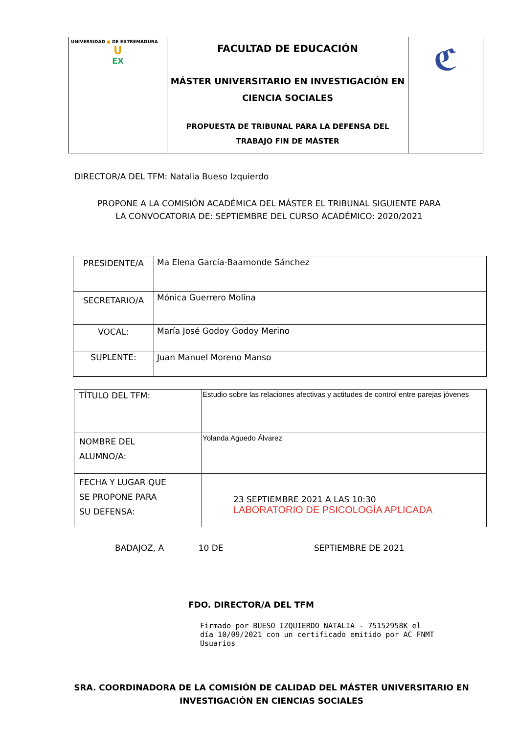| UNIVERSIDAD ● DE EXTREMADURA U EX | FACULTAD DE EDUCACIÓN MÁSTER UNIVERSITARIO EN INVESTIGACIÓN EN CIENCIA SOCIALES PROPUESTA DE TRIBUNAL PARA LA DEFENSA DEL TRABAJO FIN DE MÁSTER | ℭ |
DIRECTOR/A DEL TFM: Natalia Bueso Izquierdo
PROPONE A LA COMISIÓN ACADÉMICA DEL MÁSTER EL TRIBUNAL SIGUIENTE PARA
LA CONVOCATORIA DE: SEPTIEMBRE DEL CURSO ACADÉMICO: 2020/2021
| PRESIDENTE/A | Ma Elena García-Baamonde Sánchez |
| SECRETARIO/A | Mónica Guerrero Molina |
| VOCAL: | María José Godoy Godoy Merino |
| SUPLENTE: | Juan Manuel Moreno Manso |
| TÍTULO DEL TFM: | Estudio sobre las relaciones afectivas y actitudes de control entre parejas jóvenes |
| NOMBRE DEL ALUMNO/A: | Yolanda Aguedo Álvarez |
| FECHA Y LUGAR QUE SE PROPONE PARA SU DEFENSA: | 23 SEPTIEMBRE 2021 A LAS 10:30 LABORATORIO DE PSICOLOGÍA APLICADA |
BADAJOZ, A 10 DE SEPTIEMBRE DE 2021
FDO. DIRECTOR/A DEL TFM
Firmado por BUESO IZQUIERDO NATALIA - 75152958K el
día 10/09/2021 con un certificado emitido por AC FNMT
Usuarios
SRA. COORDINADORA DE LA COMISIÓN DE CALIDAD DEL MÁSTER UNIVERSITARIO EN INVESTIGACIÓN EN CIENCIAS SOCIALES